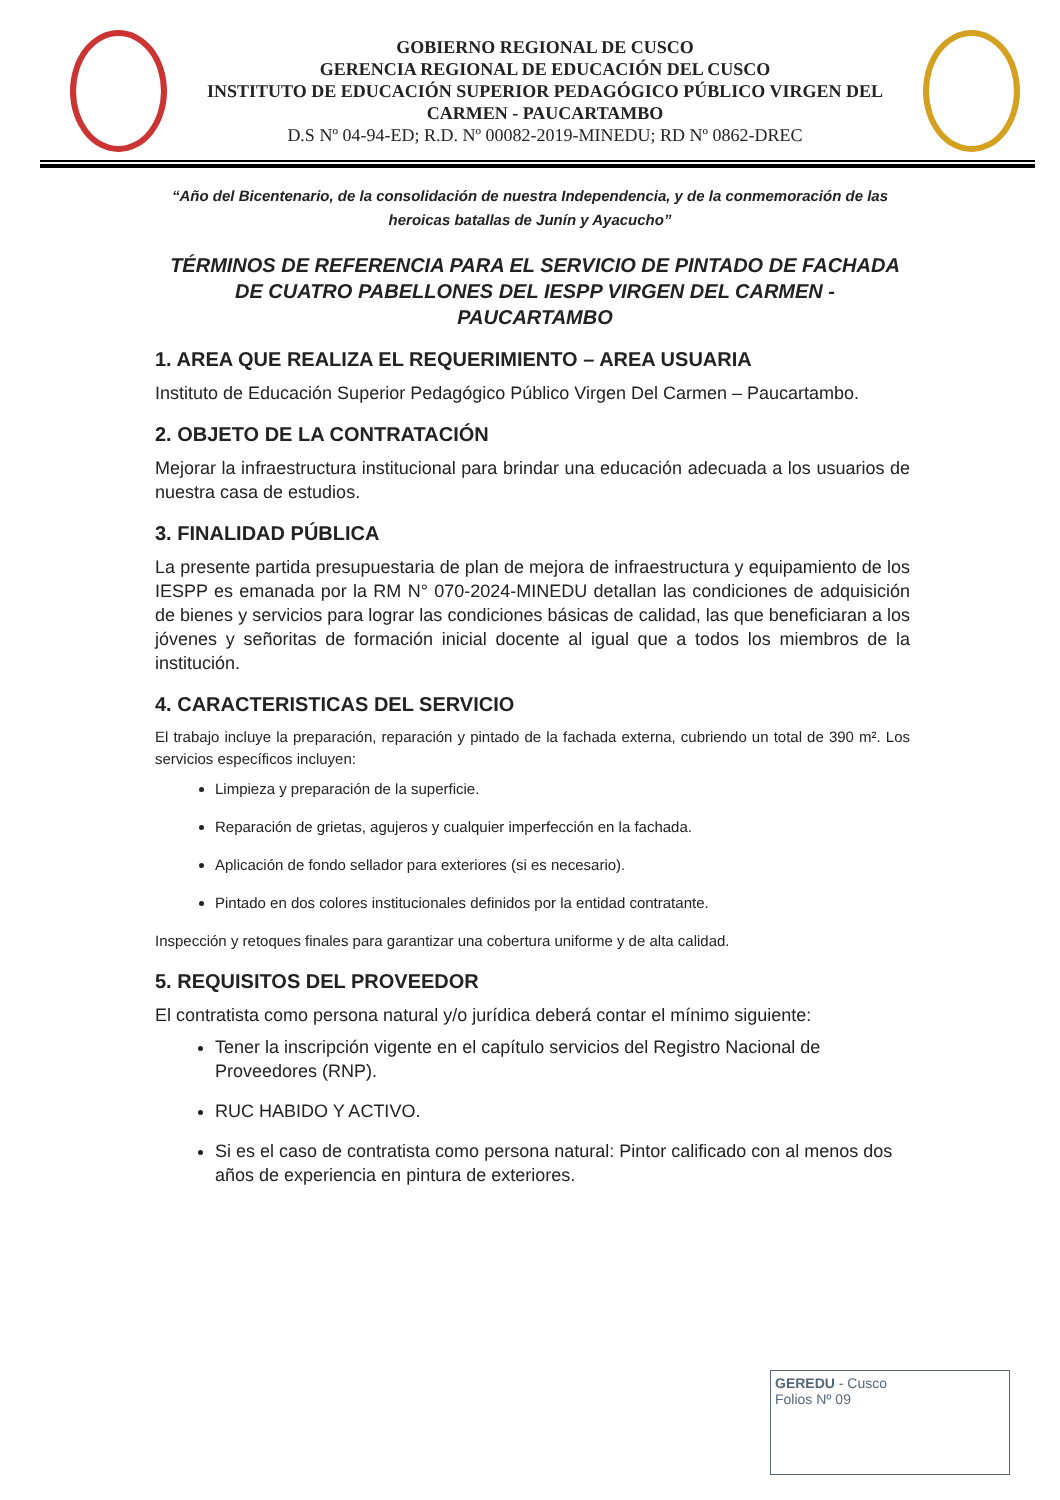GOBIERNO REGIONAL DE CUSCO
GERENCIA REGIONAL DE EDUCACIÓN DEL CUSCO
INSTITUTO DE EDUCACIÓN SUPERIOR PEDAGÓGICO PÚBLICO VIRGEN DEL CARMEN - PAUCARTAMBO
D.S Nº 04-94-ED; R.D. Nº 00082-2019-MINEDU; RD Nº 0862-DREC
“Año del Bicentenario, de la consolidación de nuestra Independencia, y de la conmemoración de las heroicas batallas de Junín y Ayacucho”
TÉRMINOS DE REFERENCIA PARA EL SERVICIO DE PINTADO DE FACHADA DE CUATRO PABELLONES DEL IESPP VIRGEN DEL CARMEN - PAUCARTAMBO
1. AREA QUE REALIZA EL REQUERIMIENTO – AREA USUARIA
Instituto de Educación Superior Pedagógico Público Virgen Del Carmen – Paucartambo.
2. OBJETO DE LA CONTRATACIÓN
Mejorar la infraestructura institucional para brindar una educación adecuada a los usuarios de nuestra casa de estudios.
3. FINALIDAD PÚBLICA
La presente partida presupuestaria de plan de mejora de infraestructura y equipamiento de los IESPP es emanada por la RM N° 070-2024-MINEDU detallan las condiciones de adquisición de bienes y servicios para lograr las condiciones básicas de calidad, las que beneficiaran a los jóvenes y señoritas de formación inicial docente al igual que a todos los miembros de la institución.
4. CARACTERISTICAS DEL SERVICIO
El trabajo incluye la preparación, reparación y pintado de la fachada externa, cubriendo un total de 390 m². Los servicios específicos incluyen:
Limpieza y preparación de la superficie.
Reparación de grietas, agujeros y cualquier imperfección en la fachada.
Aplicación de fondo sellador para exteriores (si es necesario).
Pintado en dos colores institucionales definidos por la entidad contratante.
Inspección y retoques finales para garantizar una cobertura uniforme y de alta calidad.
5. REQUISITOS DEL PROVEEDOR
El contratista como persona natural y/o jurídica deberá contar el mínimo siguiente:
Tener la inscripción vigente en el capítulo servicios del Registro Nacional de Proveedores (RNP).
RUC HABIDO Y ACTIVO.
Si es el caso de contratista como persona natural: Pintor calificado con al menos dos años de experiencia en pintura de exteriores.
GEREDU - Cusco
Folios Nº 09